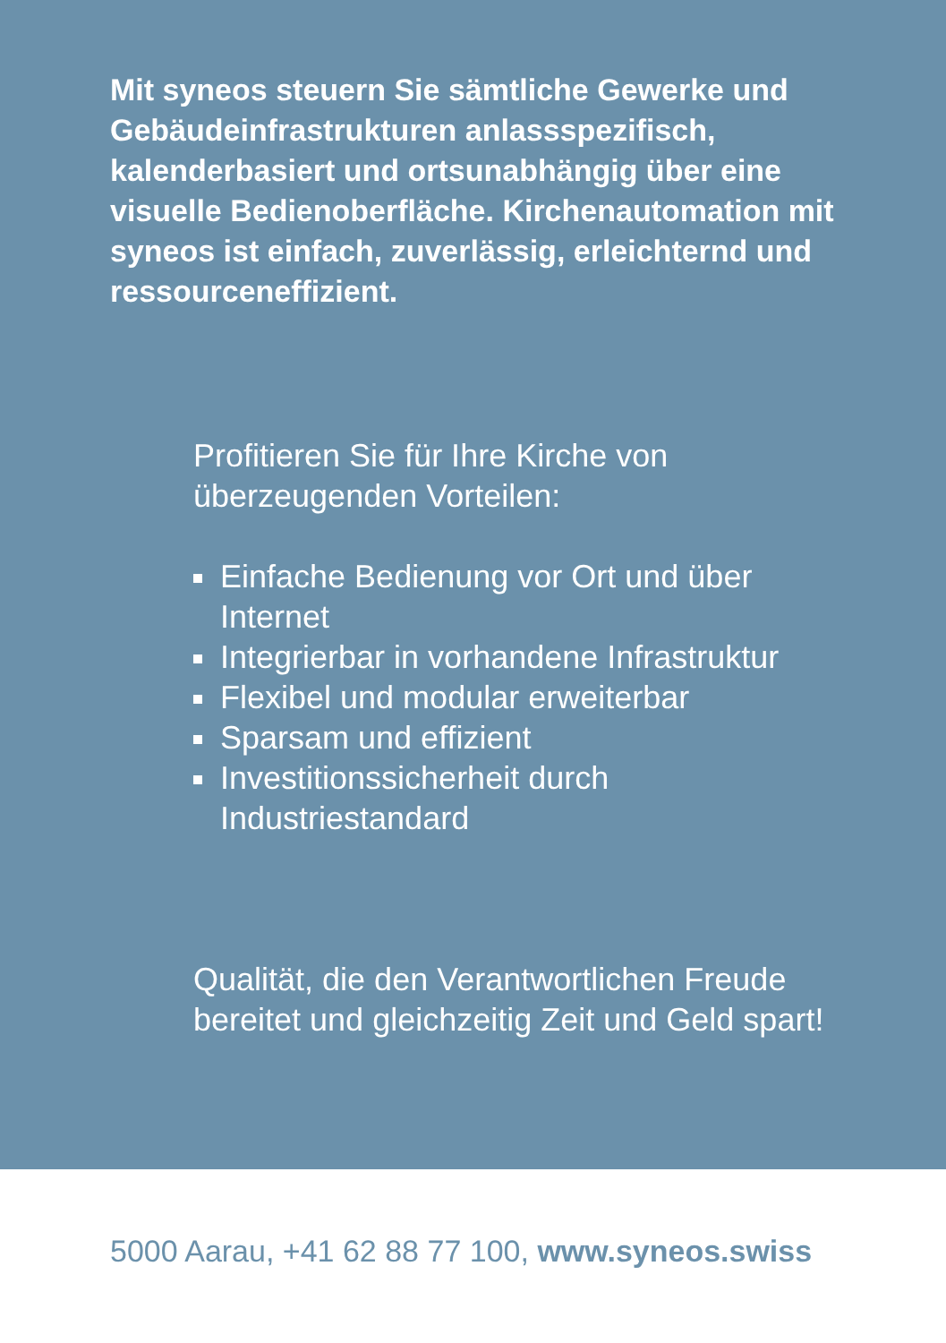Mit syneos steuern Sie sämtliche Gewerke und Gebäudeinfrastrukturen anlassspezifisch, kalenderbasiert und ortsunabhängig über eine visuelle Bedienoberfläche. Kirchenautomation mit syneos ist einfach, zuverlässig, erleichternd und ressourceneffizient.
Profitieren Sie für Ihre Kirche von überzeugenden Vorteilen:
Einfache Bedienung vor Ort und über Internet
Integrierbar in vorhandene Infrastruktur
Flexibel und modular erweiterbar
Sparsam und effizient
Investitionssicherheit durch Industriestandard
Qualität, die den Verantwortlichen Freude bereitet und gleichzeitig Zeit und Geld spart!
5000 Aarau, +41 62 88 77 100, www.syneos.swiss